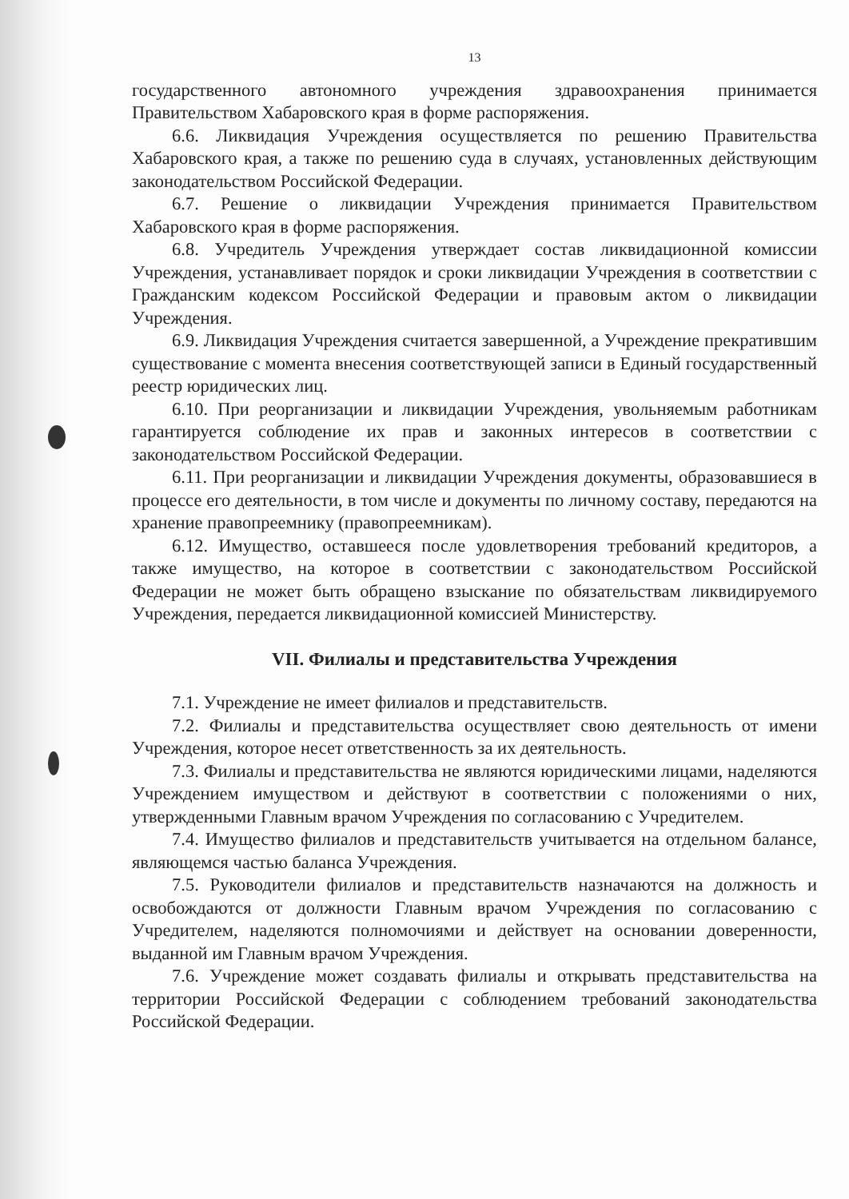13
государственного автономного учреждения здравоохранения принимается Правительством Хабаровского края в форме распоряжения.
6.6. Ликвидация Учреждения осуществляется по решению Правительства Хабаровского края, а также по решению суда в случаях, установленных действующим законодательством Российской Федерации.
6.7. Решение о ликвидации Учреждения принимается Правительством Хабаровского края в форме распоряжения.
6.8. Учредитель Учреждения утверждает состав ликвидационной комиссии Учреждения, устанавливает порядок и сроки ликвидации Учреждения в соответствии с Гражданским кодексом Российской Федерации и правовым актом о ликвидации Учреждения.
6.9. Ликвидация Учреждения считается завершенной, а Учреждение прекратившим существование с момента внесения соответствующей записи в Единый государственный реестр юридических лиц.
6.10. При реорганизации и ликвидации Учреждения, увольняемым работникам гарантируется соблюдение их прав и законных интересов в соответствии с законодательством Российской Федерации.
6.11. При реорганизации и ликвидации Учреждения документы, образовавшиеся в процессе его деятельности, в том числе и документы по личному составу, передаются на хранение правопреемнику (правопреемникам).
6.12. Имущество, оставшееся после удовлетворения требований кредиторов, а также имущество, на которое в соответствии с законодательством Российской Федерации не может быть обращено взыскание по обязательствам ликвидируемого Учреждения, передается ликвидационной комиссией Министерству.
VII. Филиалы и представительства Учреждения
7.1. Учреждение не имеет филиалов и представительств.
7.2. Филиалы и представительства осуществляет свою деятельность от имени Учреждения, которое несет ответственность за их деятельность.
7.3. Филиалы и представительства не являются юридическими лицами, наделяются Учреждением имуществом и действуют в соответствии с положениями о них, утвержденными Главным врачом Учреждения по согласованию с Учредителем.
7.4. Имущество филиалов и представительств учитывается на отдельном балансе, являющемся частью баланса Учреждения.
7.5. Руководители филиалов и представительств назначаются на должность и освобождаются от должности Главным врачом Учреждения по согласованию с Учредителем, наделяются полномочиями и действует на основании доверенности, выданной им Главным врачом Учреждения.
7.6. Учреждение может создавать филиалы и открывать представительства на территории Российской Федерации с соблюдением требований законодательства Российской Федерации.